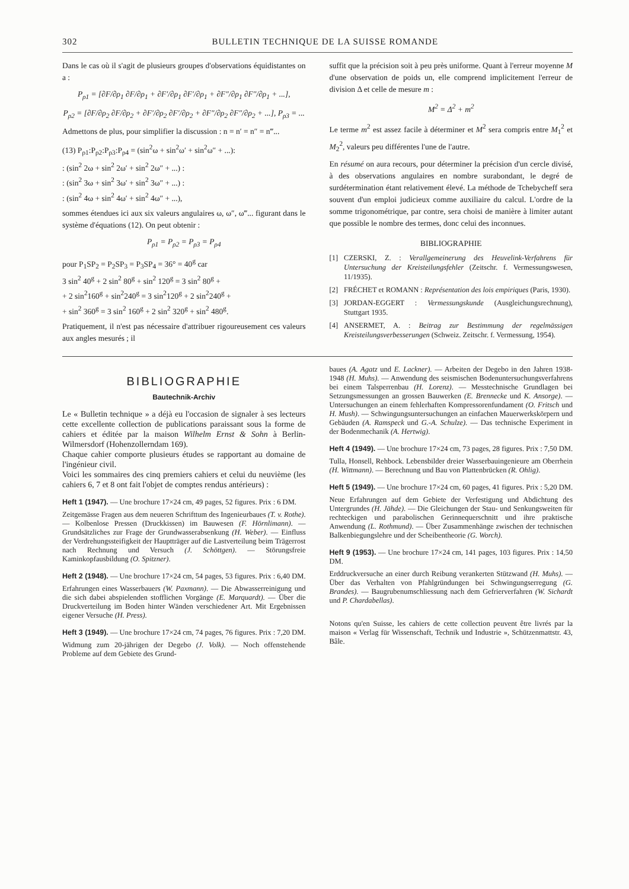302 BULLETIN TECHNIQUE DE LA SUISSE ROMANDE
Dans le cas où il s'agit de plusieurs groupes d'observations équidistantes on a :
P<sub>ρ1</sub> = [∂F/∂ρ<sub>1</sub> ∂F/∂ρ<sub>1</sub> + ∂F′/∂ρ<sub>1</sub> ∂F′/∂ρ<sub>1</sub> + ∂F″/∂ρ<sub>1</sub> ∂F″/∂ρ<sub>1</sub> + ...],
P<sub>ρ2</sub> = [∂F/∂ρ<sub>2</sub> ∂F/∂ρ<sub>2</sub> + ∂F′/∂ρ<sub>2</sub> ∂F′/∂ρ<sub>2</sub> + ∂F″/∂ρ<sub>2</sub> ∂F″/∂ρ<sub>2</sub> + ...], P<sub>ρ3</sub> = ...
Admettons de plus, pour simplifier la discussion : n = n′ = n″ = n‴...
(13) P<sub>ρ1</sub>:P<sub>ρ2</sub>:P<sub>ρ3</sub>:P<sub>ρ4</sub> = (sin<sup>2</sup>ω + sin<sup>2</sup>ω′ + sin<sup>2</sup>ω″ + ...):
: (sin<sup>2</sup> 2ω + sin<sup>2</sup> 2ω′ + sin<sup>2</sup> 2ω″ + ...) :
: (sin<sup>2</sup> 3ω + sin<sup>2</sup> 3ω′ + sin<sup>2</sup> 3ω″ + ...) :
: (sin<sup>2</sup> 4ω + sin<sup>2</sup> 4ω′ + sin<sup>2</sup> 4ω″ + ...),
sommes étendues ici aux six valeurs angulaires ω, ω″, ω‴... figurant dans le système d'équations (12). On peut obtenir :
P<sub>ρ1</sub> = P<sub>ρ2</sub> = P<sub>ρ3</sub> = P<sub>ρ4</sub>
pour P<sub>1</sub>SP<sub>2</sub> = P<sub>2</sub>SP<sub>3</sub> = P<sub>3</sub>SP<sub>4</sub> = 36° = 40<sup>g</sup> car
3 sin<sup>2</sup> 40<sup>g</sup> + 2 sin<sup>2</sup> 80<sup>g</sup> + sin<sup>2</sup> 120<sup>g</sup> = 3 sin<sup>2</sup> 80<sup>g</sup> +
+ 2 sin<sup>2</sup>160<sup>g</sup> + sin<sup>2</sup>240<sup>g</sup> = 3 sin<sup>2</sup>120<sup>g</sup> + 2 sin<sup>2</sup>240<sup>g</sup> +
+ sin<sup>2</sup> 360<sup>g</sup> = 3 sin<sup>2</sup> 160<sup>g</sup> + 2 sin<sup>2</sup> 320<sup>g</sup> + sin<sup>2</sup> 480<sup>g</sup>.
Pratiquement, il n'est pas nécessaire d'attribuer rigoureusement ces valeurs aux angles mesurés ; il
suffit que la précision soit à peu près uniforme. Quant à l'erreur moyenne M d'une observation de poids un, elle comprend implicitement l'erreur de division Δ et celle de mesure m :
M<sup>2</sup> = Δ<sup>2</sup> + m<sup>2</sup>
Le terme m<sup>2</sup> est assez facile à déterminer et M<sup>2</sup> sera compris entre M<sub>1</sub><sup>2</sup> et M<sub>2</sub><sup>2</sup>, valeurs peu différentes l'une de l'autre.
En résumé on aura recours, pour déterminer la précision d'un cercle divisé, à des observations angulaires en nombre surabondant, le degré de surdétermination étant relativement élevé. La méthode de Tchebycheff sera souvent d'un emploi judicieux comme auxiliaire du calcul. L'ordre de la somme trigonométrique, par contre, sera choisi de manière à limiter autant que possible le nombre des termes, donc celui des inconnues.
BIBLIOGRAPHIE
[1] CZERSKI, Z. : Verallgemeinerung des Heuvelink-Verfahrens für Untersuchung der Kreisteilungsfehler (Zeitschr. f. Vermessungswesen, 11/1935).
[2] FRÉCHET et ROMANN : Représentation des lois empiriques (Paris, 1930).
[3] JORDAN-EGGERT : Vermessungskunde (Ausgleichungsrechnung), Stuttgart 1935.
[4] ANSERMET, A. : Beitrag zur Bestimmung der regelmässigen Kreisteilungsverbesserungen (Schweiz. Zeitschr. f. Vermessung, 1954).
BIBLIOGRAPHIE
Bautechnik-Archiv
Le « Bulletin technique » a déjà eu l'occasion de signaler à ses lecteurs cette excellente collection de publications paraissant sous la forme de cahiers et éditée par la maison Wilhelm Ernst & Sohn à Berlin-Wilmersdorf (Hohenzollerndam 169).
Chaque cahier comporte plusieurs études se rapportant au domaine de l'ingénieur civil.
Voici les sommaires des cinq premiers cahiers et celui du neuvième (les cahiers 6, 7 et 8 ont fait l'objet de comptes rendus antérieurs) :
Heft 1 (1947). — Une brochure 17×24 cm, 49 pages, 52 figures. Prix : 6 DM.
Zeitgemässe Fragen aus dem neueren Schrifttum des Ingenieurbaues (T. v. Rothe). — Kolbenlose Pressen (Druckkissen) im Bauwesen (F. Hörnlimann). — Grundsätzliches zur Frage der Grundwasserabsenkung (H. Weber). — Einfluss der Verdrehungssteifigkeit der Hauptträger auf die Lastverteilung beim Trägerrost nach Rechnung und Versuch (J. Schöttgen). — Störungsfreie Kaminkopfausbildung (O. Spitzner).
Heft 2 (1948). — Une brochure 17×24 cm, 54 pages, 53 figures. Prix : 6,40 DM.
Erfahrungen eines Wasserbauers (W. Paxmann). — Die Abwasserreinigung und die sich dabei abspielenden stofflichen Vorgänge (E. Marquardt). — Über die Druckverteilung im Boden hinter Wänden verschiedener Art. Mit Ergebnissen eigener Versuche (H. Press).
Heft 3 (1949). — Une brochure 17×24 cm, 74 pages, 76 figures. Prix : 7,20 DM.
Widmung zum 20-jährigen der Degebo (J. Volk). — Noch offenstehende Probleme auf dem Gebiete des Grund-
baues (A. Agatz und E. Lackner). — Arbeiten der Degebo in den Jahren 1938-1948 (H. Muhs). — Anwendung des seismischen Bodenuntersuchungsverfahrens bei einem Talsperrenbau (H. Lorenz). — Messtechnische Grundlagen bei Setzungsmessungen an grossen Bauwerken (E. Brennecke und K. Ansorge). — Untersuchungen an einem fehlerhaften Kompressorenfundament (O. Fritsch und H. Mush). — Schwingungsuntersuchungen an einfachen Mauerwerkskörpern und Gebäuden (A. Ramspeck und G.-A. Schulze). — Das technische Experiment in der Bodenmechanik (A. Hertwig).
Heft 4 (1949). — Une brochure 17×24 cm, 73 pages, 28 figures. Prix : 7,50 DM.
Tulla, Honsell, Rehbock. Lebensbilder dreier Wasserbauingenieure am Oberrhein (H. Wittmann). — Berechnung und Bau von Plattenbrücken (R. Ohlig).
Heft 5 (1949). — Une brochure 17×24 cm, 60 pages, 41 figures. Prix : 5,20 DM.
Neue Erfahrungen auf dem Gebiete der Verfestigung und Abdichtung des Untergrundes (H. Jähde). — Die Gleichungen der Stau- und Senkungsweiten für rechteckigen und parabolischen Gerinnequerschnitt und ihre praktische Anwendung (L. Rothmund). — Über Zusammenhänge zwischen der technischen Balkenbiegungslehre und der Scheibentheorie (G. Worch).
Heft 9 (1953). — Une brochure 17×24 cm, 141 pages, 103 figures. Prix : 14,50 DM.
Erddruckversuche an einer durch Reibung verankerten Stützwand (H. Muhs). — Über das Verhalten von Pfahlgründungen bei Schwingungserregung (G. Brandes). — Baugrubenumschliessung nach dem Gefrierverfahren (W. Sichardt und P. Chardabellas).
Notons qu'en Suisse, les cahiers de cette collection peuvent être livrés par la maison « Verlag für Wissenschaft, Technik und Industrie », Schützenmattstr. 43, Bâle.